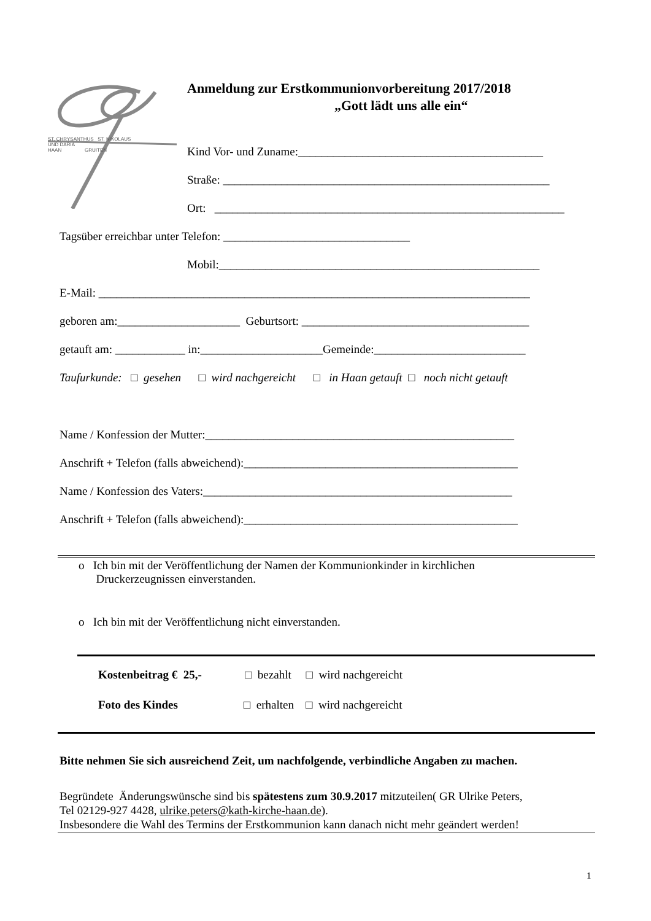ST. CHRYSANTHUS ST. NIKOLAUS
UND DARIA
HAAN GRUITEN
Anmeldung zur Erstkommunionvorbereitung 2017/2018
„Gott lädt uns alle ein“
Kind Vor- und Zuname:__________________________________________
Straße: ________________________________________________________
Ort: ____________________________________________________________
Tagsüber erreichbar unter Telefon: ________________________________
Mobil:_______________________________________________________
E-Mail: __________________________________________________________________________
geboren am:_____________________ Geburtsort: _______________________________________
getauft am: ____________ in:_____________________Gemeinde:__________________________
Taufurkunde: □ gesehen □ wird nachgereicht □ in Haan getauft □ noch nicht getauft
Name / Konfession der Mutter:_____________________________________________________
Anschrift + Telefon (falls abweichend):_______________________________________________
Name / Konfession des Vaters:_____________________________________________________
Anschrift + Telefon (falls abweichend):_______________________________________________
o Ich bin mit der Veröffentlichung der Namen der Kommunionkinder in kirchlichen
Druckerzeugnissen einverstanden.
o Ich bin mit der Veröffentlichung nicht einverstanden.
Kostenbeitrag € 25,- □ bezahlt □ wird nachgereicht
Foto des Kindes □ erhalten □ wird nachgereicht
Bitte nehmen Sie sich ausreichend Zeit, um nachfolgende, verbindliche Angaben zu machen.
Begründete Änderungswünsche sind bis spätestens zum 30.9.2017 mitzuteilen( GR Ulrike Peters,
Tel 02129-927 4428, ulrike.peters@kath-kirche-haan.de).
Insbesondere die Wahl des Termins der Erstkommunion kann danach nicht mehr geändert werden!
1